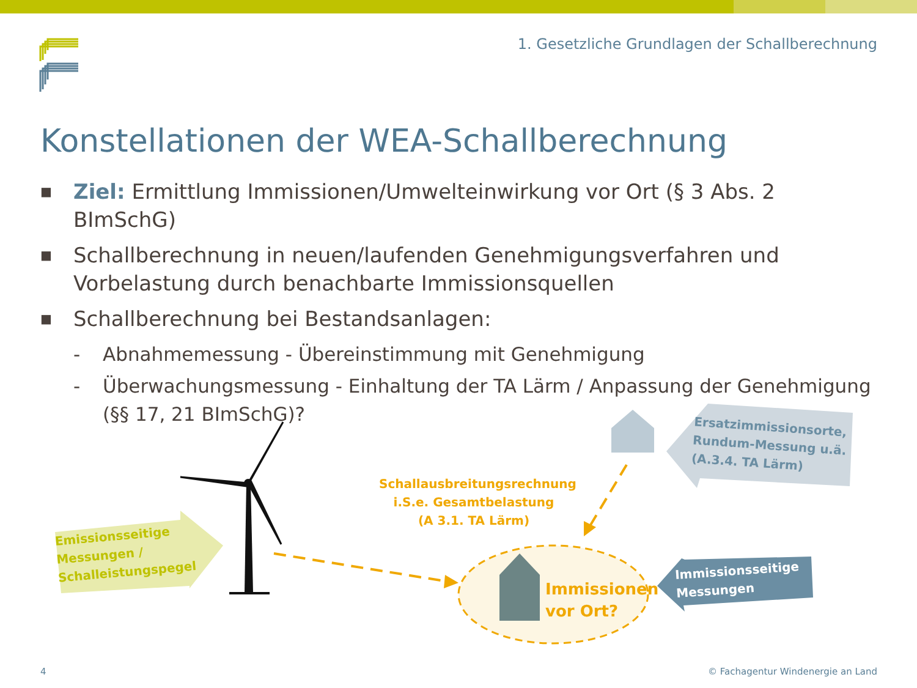1. Gesetzliche Grundlagen der Schallberechnung
Konstellationen der WEA-Schallberechnung
■ Ziel: Ermittlung Immissionen/Umwelteinwirkung vor Ort (§ 3 Abs. 2 BImSchG)
■ Schallberechnung in neuen/laufenden Genehmigungsverfahren und Vorbelastung durch benachbarte Immissionsquellen
■ Schallberechnung bei Bestandsanlagen:
- Abnahmemessung - Übereinstimmung mit Genehmigung
- Überwachungsmessung - Einhaltung der TA Lärm / Anpassung der Genehmigung (§§ 17, 21 BImSchG)?
Emissionsseitige
Messungen /
Schalleistungspegel
Schallausbreitungsrechnung
i.S.e. Gesamtbelastung
(A 3.1. TA Lärm)
Ersatzimmissionsorte,
Rundum-Messung u.ä.
(A.3.4. TA Lärm)
Immissionsseitige
Messungen
Immissionen
vor Ort?
4
© Fachagentur Windenergie an Land